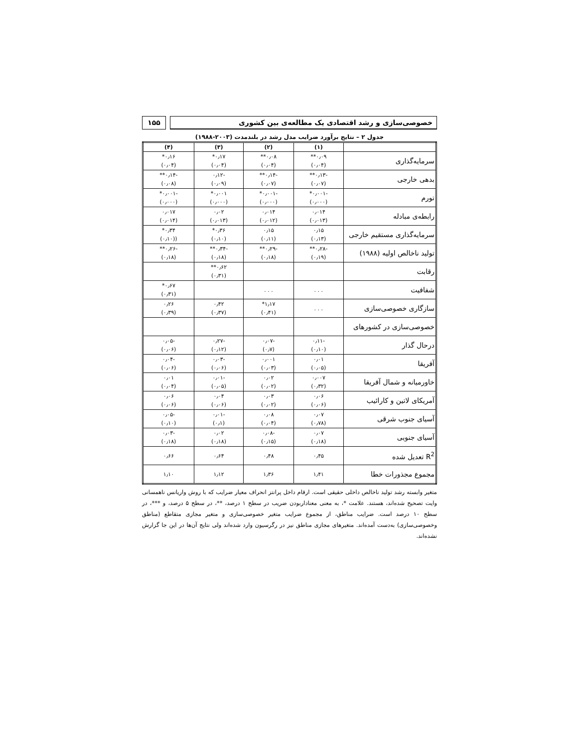خصوصی‌سازی و رشد اقتصادی یک مطالعه‌ی بین کشوری
۱۵۵
جدول ۲ – نتایج برآورد ضرایب مدل رشد در بلندمدت (۲۰۰۳-۱۹۸۸)
| | (۱) | (۲) | (۳) | (۴) |
| --- | --- | --- | --- | --- |
| سرمایه‌گذاری | ۰٫۰۹** (۰٫۰۴) | ۰٫۰۸** (۰٫۰۴) | ۰٫۱۷* (۰٫۰۴) | ۰٫۱۶* (۰٫۰۴) |
| بدهی خارجی | -۰٫۱۳** (۰٫۰۷) | -۰٫۱۴** (۰٫۰۷) | -۰٫۱۲ (۰٫۰۹) | -۰٫۱۴** (۰٫۰۸) |
| تورم | -۰٫۰۰۱* (۰٫۰۰۰) | -۰٫۰۰۱* (۰٫۰۰۰) | ۰٫۰۰۱* (۰٫۰۰۰) | -۰٫۰۰۱* (۰٫۰۰۰) |
| رابطه‌ی مبادله | ۰٫۰۱۴ (۰٫۰۱۳) | ۰٫۰۱۴ (۰٫۰۱۲) | ۰٫۰۲ (۰٫۰۱۳) | ۰٫۰۱۷ (۰٫۰۱۴) |
| سرمایه‌گذاری مستقیم خارجی | ۰٫۱۵ (۰٫۱۳) | ۰٫۱۵ (۰٫۱۱) | ۰٫۳۶* (۰٫۱۰) | ۰٫۳۴* ((۰٫۱۰) |
| تولید ناخالص اولیه (۱۹۸۸) | -۰٫۲۸** (۰٫۱۹) | -۰٫۲۹** (۰٫۱۸) | -۰٫۳۴** (۰٫۱۸) | -۰٫۲۶** (۰٫۱۸) |
| رقابت | | | ۰٫۶۲** (۰٫۳۱) | |
| شفافیت | . . . | . . . | | ۰٫۶۷* (۰٫۳۱) |
| سازگاری خصوصی‌سازی | . . . | ۱٫۱۷* (۰٫۴۱) | ۰٫۴۲ (۰٫۳۷) | ۰٫۲۶ (۰٫۳۹) |
| خصوصی‌سازی در کشورهای | | | | |
| درحال گذار | -۰٫۱۱ (۰٫۱۰) | -۰٫۰۷ (۰٫۷) | -۰٫۲۷ (۰٫۱۲) | -۰٫۰۵ (۰٫۰۶) |
| آفریقا | ۰٫۰۱ (۰٫۰۵) | ۰٫۰۰۱ (۰٫۰۳) | -۰٫۰۳ (۰٫۰۶) | -۰٫۰۴ (۰٫۰۶) |
| خاورمیانه و شمال آفریقا | ۰٫۰۰۷ (۰٫۳۲) | ۰٫۰۲ (۰٫۰۲) | -۰٫۰۱ (۰٫۰۵) | ۰٫۰۱ (۰٫۰۴) |
| آمریکای لاتین و کارائیب | ۰٫۰۶ (۰٫۰۶) | ۰٫۰۳ (۰٫۰۲) | ۰٫۰۴ (۰٫۰۶) | ۰٫۰۶ (۰٫۰۶) |
| آسیای جنوب شرقی | ۰٫۰۷ (۰٫۷۸) | ۰٫۰۸ (۰٫۰۴) | -۰٫۰۱ (۰٫۱) | -۰٫۰۵ (۰٫۱۰) |
| آسیای جنوبی | ۰٫۰۷ (۰٫۱۸) | -۰٫۰۸ (۰٫۱۵) | ۰٫۰۲ (۰٫۱۸) | -۰٫۰۳ (۰٫۱۸) |
| R<sup>2</sup> تعدیل شده | ۰٫۴۵ | ۰٫۴۸ | ۰٫۶۴ | ۰٫۶۶ |
| مجموع مجذورات خطا | ۱٫۴۱ | ۱٫۳۶ | ۱٫۱۲ | ۱٫۱۰ |
متغیر وابسته رشد تولید ناخالص داخلی حقیقی است. ارقام داخل پرانتز انحراف معیار ضرایب که با روش واریانس ناهمسانی وایت تصحیح شده‌اند، هستند. علامت *، به معنی معنادار‌بودن ضریب در سطح ۱ درصد، **، در سطح ۵ درصد، و ***، در سطح ۱۰ درصد است. ضرایب مناطق، از مجموع ضرایب متغیر خصوصی‌سازی و متغیر مجازی متقاطع (مناطق وخصوصی‌سازی) به‌دست آمده‌اند. متغیرهای مجازی مناطق نیز در رگرسیون وارد شده‌اند ولی نتایج آن‌ها در این جا گزارش نشده‌اند.